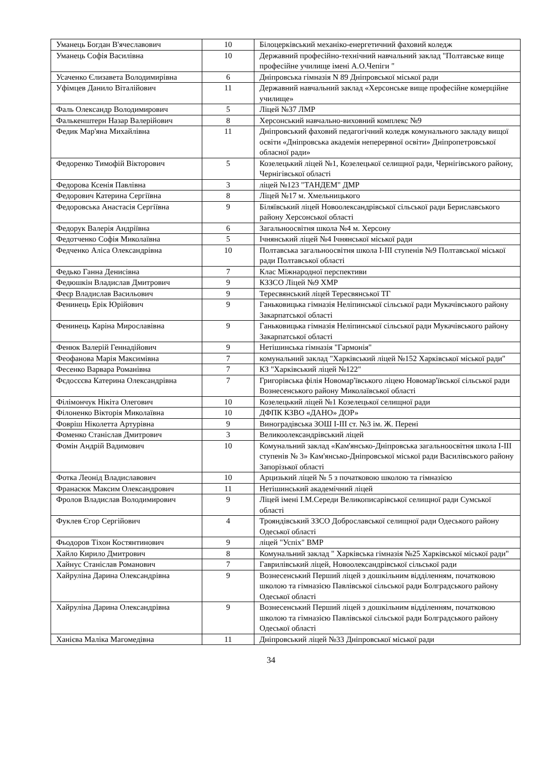| Уманець Богдан В'ячеславович | 10 | Білоцерківський механіко-енергетичний фаховий коледж |
| Уманець Софія Василівна | 10 | Державний професійно-технічний навчальний заклад "Полтавське вище професійне училище імені А.О.Чепіги " |
| Усаченко Єлизавета Володимирівна | 6 | Дніпровська гімназія N 89 Дніпровської міської ради |
| Уфімцев Данило Віталійович | 11 | Державний навчальний заклад «Херсонське вище професійне комерційне училище» |
| Фаль Олександр Володимирович | 5 | Ліцей №37 ЛМР |
| Фалькенштерн Назар Валерійович | 8 | Херсонський навчально-виховний комплекс №9 |
| Федик Мар'яна Михайлівна | 11 | Дніпровський фаховий педагогічний коледж комунального закладу вищої освіти «Дніпровська академія неперервної освіти» Дніпропетровської обласної ради» |
| Федоренко Тимофій Вікторович | 5 | Козелецький ліцей №1, Козелецької селищної ради, Чернігівського району, Чернігівської області |
| Федорова Ксенія Павлівна | 3 | ліцей №123 "ТАНДЕМ" ДМР |
| Федорович Катерина Сергіївна | 8 | Ліцей №17 м. Хмельницького |
| Федоровська Анастасія Сергіївна | 9 | Біляївський ліцей Новоолександрівської сільської ради Бериславського району Херсонської області |
| Федорук Валерія Андріївна | 6 | Загальноосвітня школа №4 м. Херсону |
| Федотченко Софія Миколаївна | 5 | Ічнянський ліцей №4 Ічнянської міської ради |
| Федченко Аліса Олександрівна | 10 | Полтавська загальноосвітня школа І-ІІІ ступенів №9 Полтавської міської ради Полтавської області |
| Федько Ганна Денисівна | 7 | Клас Міжнародної перспективи |
| Федюшкін Владислав Дмитрович | 9 | КЗЗСО Ліцей №9 ХМР |
| Феєр Владислав Васильович | 9 | Тересвянський ліцей Тересвянської ТГ |
| Фенинець Ерік Юрійович | 9 | Ганьковицька гімназія Неліпинської сільської ради Мукачівського району Закарпатської області |
| Фенинець Каріна Мирославівна | 9 | Ганьковицька гімназія Неліпинської сільської ради Мукачівського району Закарпатської області |
| Фенюк Валерій Геннадійович | 9 | Нетішинська гімназія "Гармонія" |
| Феофанова Марія Максимівна | 7 | комунальний заклад "Харківський ліцей №152 Харківської міської ради" |
| Фесенко Варвара Романівна | 7 | КЗ "Харківський ліцей №122" |
| Фєдосєєва Катерина Олександрівна | 7 | Григорівська філія Новомар'ївського ліцею Новомар'ївської сільської ради Вознесенського району Миколаївської області |
| Філімончук Нікіта Олегович | 10 | Козелецький ліцей №1 Козелецької селищної ради |
| Філоненко Вікторія Миколаївна | 10 | ДФПК КЗВО «ДАНО» ДОР» |
| Фовріш Ніколетта Артурівна | 9 | Виноградівська ЗОШ І-ІІІ ст. №3 ім. Ж. Перені |
| Фоменко Станіслав Дмитрович | 3 | Великоолександрівський ліцей |
| Фомін Андрій Вадимович | 10 | Комунальний заклад «Кам'янсько-Дніпровська загальноосвітня школа І-ІІІ ступенів № 3» Кам'янсько-Дніпровської міської ради Василівського району Запорізької області |
| Фотка Леонід Владиславович | 10 | Арцизький ліцей № 5 з початковою школою та гімназією |
| Франасюк Максим Олександрович | 11 | Нетішинський академічний ліцей |
| Фролов Владислав Володимирович | 9 | Ліцей імені І.М.Середи Великописарівської селищної ради Сумської області |
| Фуклев Єгор Сергійович | 4 | Трояндівський ЗЗСО Доброславської селищної ради Одеського району Одеської області |
| Фьодоров Тіхон Костянтинович | 9 | ліцей "Успіх" ВМР |
| Хайло Кирило Дмитрович | 8 | Комунальний заклад " Харківська гімназія №25 Харківської міської ради" |
| Хайнус Станіслав Романович | 7 | Гаврилівський ліцей, Новоолександрівської сільської ради |
| Хайруліна Дарина Олександрівна | 9 | Вознесенський Перший ліцей з дошкільним відділенням, початковою школою та гімназією Павлівської сільської ради Болградського району Одеської області |
| Хайруліна Дарина Олександрівна | 9 | Вознесенський Перший ліцей з дошкільним відділенням, початковою школою та гімназією Павлівської сільської ради Болградського району Одеської області |
| Ханієва Маліка Магомедівна | 11 | Дніпровський ліцей №33 Дніпровської міської ради |
34